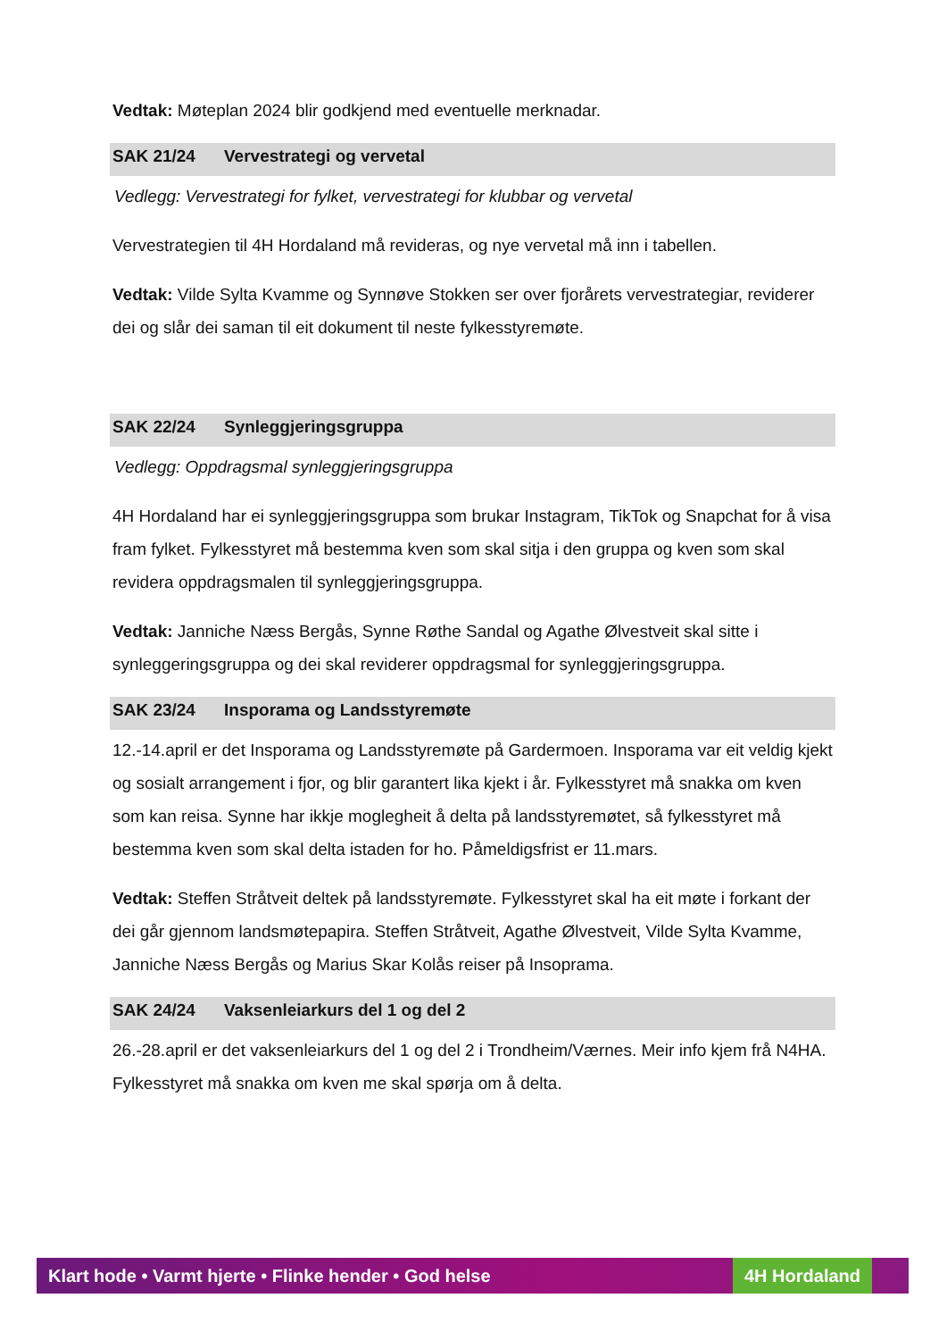Vedtak: Møteplan 2024 blir godkjend med eventuelle merknadar.
SAK 21/24 Vervestrategi og vervetal
Vedlegg: Vervestrategi for fylket, vervestrategi for klubbar og vervetal
Vervestrategien til 4H Hordaland må revideras, og nye vervetal må inn i tabellen.
Vedtak: Vilde Sylta Kvamme og Synnøve Stokken ser over fjorårets vervestrategiar, reviderer dei og slår dei saman til eit dokument til neste fylkesstyremøte.
SAK 22/24 Synleggjeringsgruppa
Vedlegg: Oppdragsmal synleggjeringsgruppa
4H Hordaland har ei synleggjeringsgruppa som brukar Instagram, TikTok og Snapchat for å visa fram fylket. Fylkesstyret må bestemma kven som skal sitja i den gruppa og kven som skal revidera oppdragsmalen til synleggjeringsgruppa.
Vedtak: Janniche Næss Bergås, Synne Røthe Sandal og Agathe Ølvestveit skal sitte i synleggeringsgruppa og dei skal reviderer oppdragsmal for synleggjeringsgruppa.
SAK 23/24 Insporama og Landsstyremøte
12.-14.april er det Insporama og Landsstyremøte på Gardermoen. Insporama var eit veldig kjekt og sosialt arrangement i fjor, og blir garantert lika kjekt i år. Fylkesstyret må snakka om kven som kan reisa. Synne har ikkje moglegheit å delta på landsstyremøtet, så fylkesstyret må bestemma kven som skal delta istaden for ho. Påmeldigsfrist er 11.mars.
Vedtak: Steffen Stråtveit deltek på landsstyremøte. Fylkesstyret skal ha eit møte i forkant der dei går gjennom landsmøtepapira. Steffen Stråtveit, Agathe Ølvestveit, Vilde Sylta Kvamme, Janniche Næss Bergås og Marius Skar Kolås reiser på Insoprama.
SAK 24/24 Vaksenleiarkurs del 1 og del 2
26.-28.april er det vaksenleiarkurs del 1 og del 2 i Trondheim/Værnes. Meir info kjem frå N4HA. Fylkesstyret må snakka om kven me skal spørja om å delta.
Klart hode • Varmt hjerte • Flinke hender • God helse
4H Hordaland